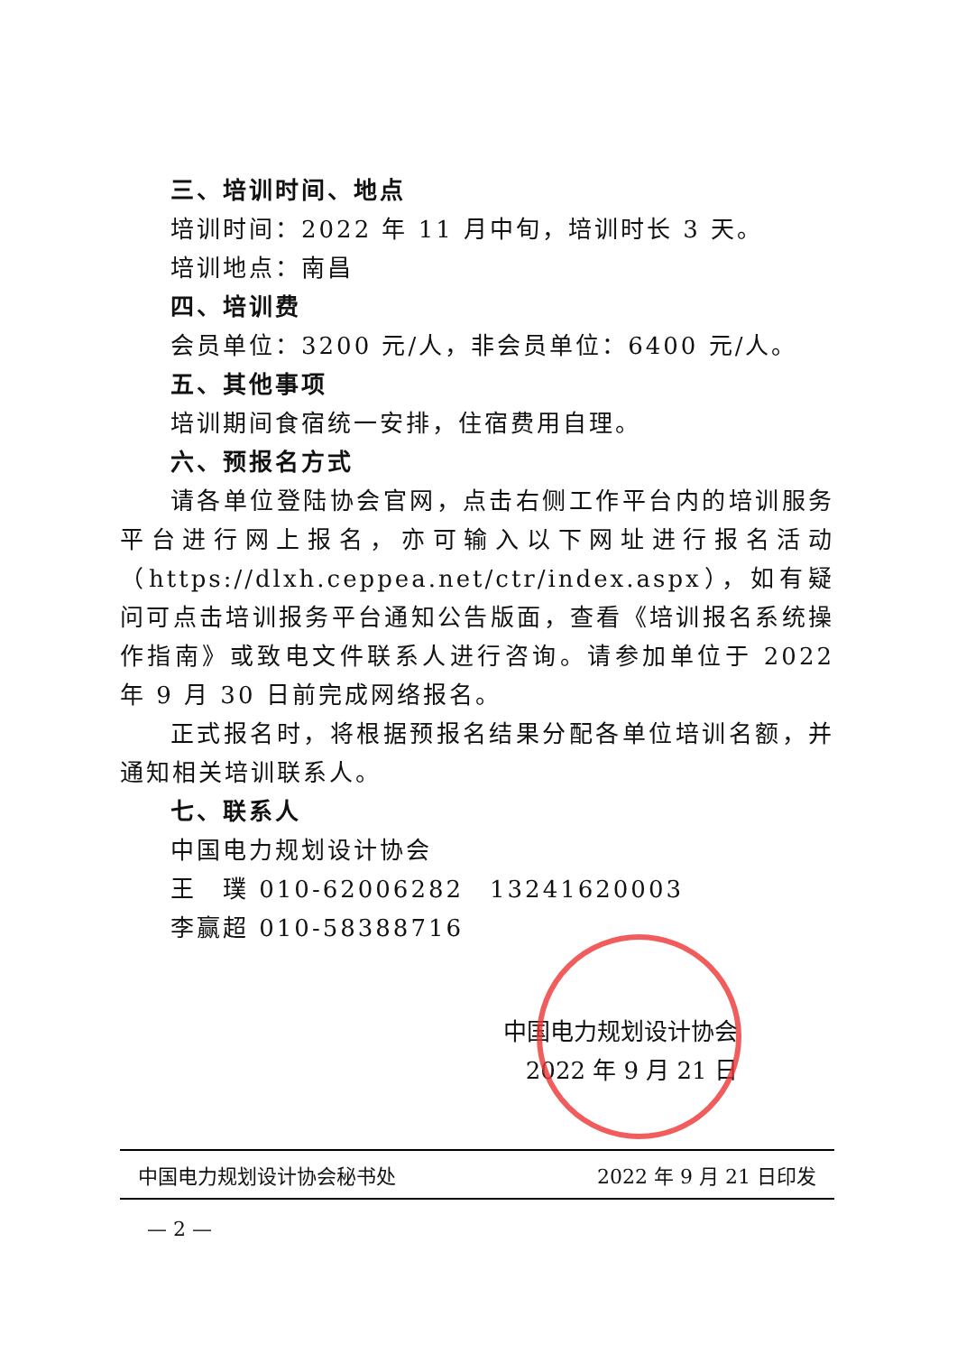三、培训时间、地点
培训时间：2022 年 11 月中旬，培训时长 3 天。
培训地点：南昌
四、培训费
会员单位：3200 元/人，非会员单位：6400 元/人。
五、其他事项
培训期间食宿统一安排，住宿费用自理。
六、预报名方式
请各单位登陆协会官网，点击右侧工作平台内的培训服务平台进行网上报名，亦可输入以下网址进行报名活动（https://dlxh.ceppea.net/ctr/index.aspx），如有疑问可点击培训报务平台通知公告版面，查看《培训报名系统操作指南》或致电文件联系人进行咨询。请参加单位于 2022 年 9 月 30 日前完成网络报名。
正式报名时，将根据预报名结果分配各单位培训名额，并通知相关培训联系人。
七、联系人
中国电力规划设计协会
王　璞 010-62006282　13241620003
李赢超 010-58388716
中国电力规划设计协会
2022 年 9 月 21 日
中国电力规划设计协会秘书处 2022 年 9 月 21 日印发
— 2 —